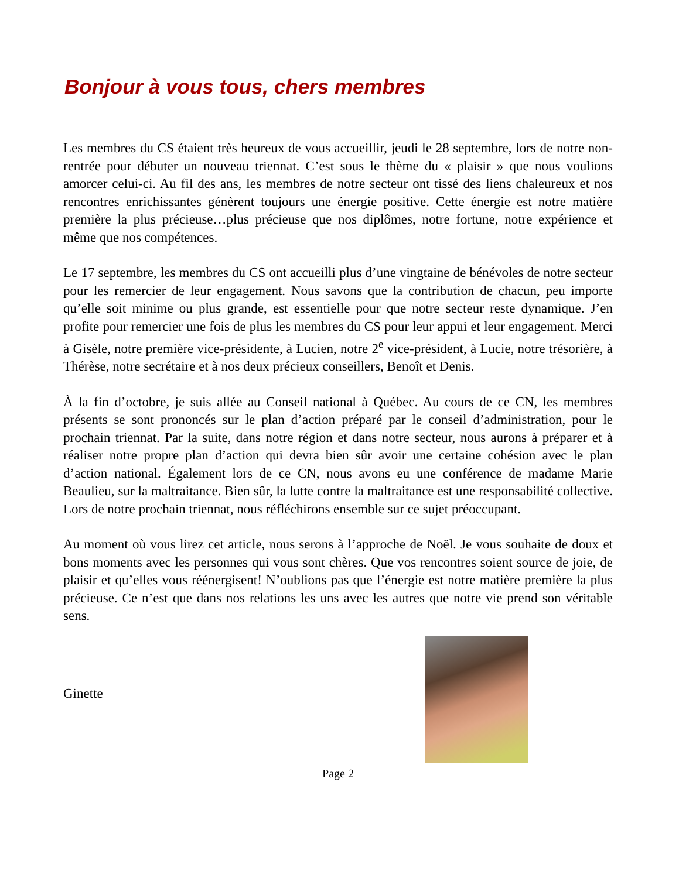Bonjour à vous tous, chers membres
Les membres du CS étaient très heureux de vous accueillir, jeudi le 28 septembre, lors de notre non-rentrée pour débuter un nouveau triennat. C’est sous le thème du « plaisir » que nous voulions amorcer celui-ci. Au fil des ans, les membres de notre secteur ont tissé des liens chaleureux et nos rencontres enrichissantes génèrent toujours une énergie positive. Cette énergie est notre matière première la plus précieuse…plus précieuse que nos diplômes, notre fortune, notre expérience et même que nos compétences.
Le 17 septembre, les membres du CS ont accueilli plus d’une vingtaine de bénévoles de notre secteur pour les remercier de leur engagement. Nous savons que la contribution de chacun, peu importe qu’elle soit minime ou plus grande, est essentielle pour que notre secteur reste dynamique. J’en profite pour remercier une fois de plus les membres du CS pour leur appui et leur engagement. Merci à Gisèle, notre première vice-présidente, à Lucien, notre 2<sup>e</sup> vice-président, à Lucie, notre trésorière, à Thérèse, notre secrétaire et à nos deux précieux conseillers, Benoît et Denis.
À la fin d’octobre, je suis allée au Conseil national à Québec. Au cours de ce CN, les membres présents se sont prononcés sur le plan d’action préparé par le conseil d’administration, pour le prochain triennat. Par la suite, dans notre région et dans notre secteur, nous aurons à préparer et à réaliser notre propre plan d’action qui devra bien sûr avoir une certaine cohésion avec le plan d’action national. Également lors de ce CN, nous avons eu une conférence de madame Marie Beaulieu, sur la maltraitance. Bien sûr, la lutte contre la maltraitance est une responsabilité collective. Lors de notre prochain triennat, nous réfléchirons ensemble sur ce sujet préoccupant.
Au moment où vous lirez cet article, nous serons à l’approche de Noël. Je vous souhaite de doux et bons moments avec les personnes qui vous sont chères. Que vos rencontres soient source de joie, de plaisir et qu’elles vous réénergisent! N’oublions pas que l’énergie est notre matière première la plus précieuse. Ce n’est que dans nos relations les uns avec les autres que notre vie prend son véritable sens.
Ginette
Page 2